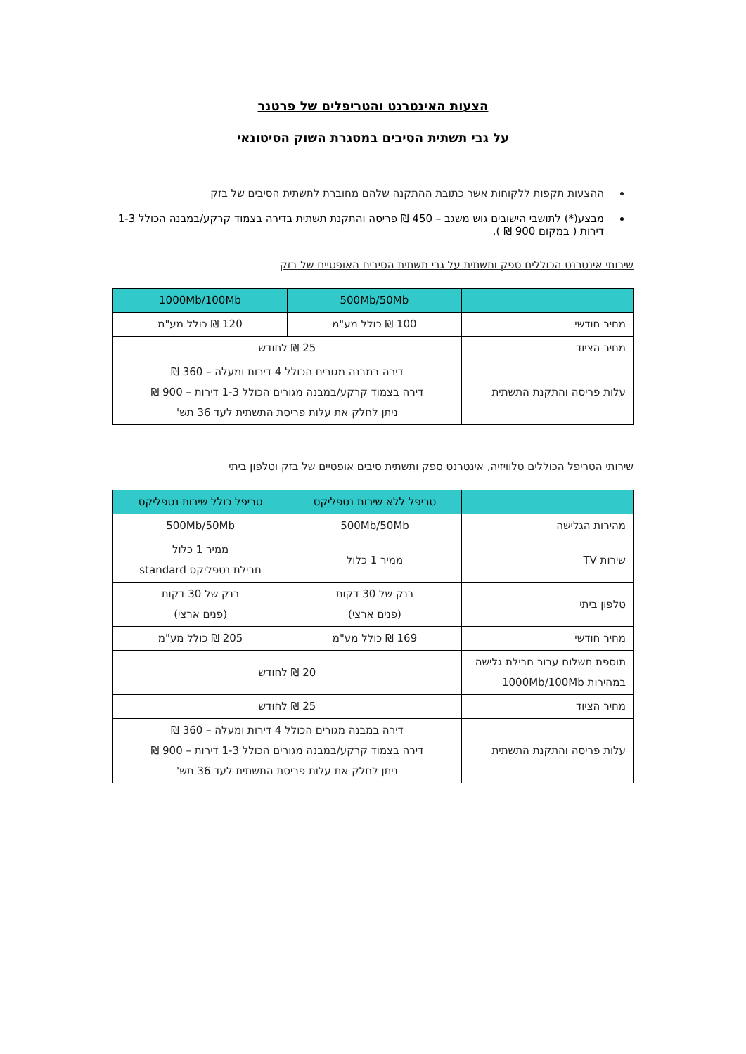הצעות האינטרנט והטריפלים של פרטנר
על גבי תשתית הסיבים במסגרת השוק הסיטונאי
ההצעות תקפות ללקוחות אשר כתובת ההתקנה שלהם מחוברת לתשתית הסיבים של בזק
מבצע(*) לתושבי הישובים גוש משגב – 450 ₪ פריסה והתקנת תשתית בדירה בצמוד קרקע/במבנה הכולל 1-3 דירות ( במקום 900 ₪ ).
שירותי אינטרנט הכוללים ספק ותשתית על גבי תשתית הסיבים האופטיים של בזק
| | 500Mb/50Mb | 1000Mb/100Mb |
| --- | --- | --- |
| מחיר חודשי | 100 ₪ כולל מע"מ | 120 ₪ כולל מע"מ |
| מחיר הציוד | 25 ₪ לחודש | |
| עלות פריסה והתקנת התשתית | דירה במבנה מגורים הכולל 4 דירות ומעלה – 360 ₪ דירה בצמוד קרקע/במבנה מגורים הכולל 1-3 דירות – 900 ₪ ניתן לחלק את עלות פריסת התשתית לעד 36 תש' | |
שירותי הטריפל הכוללים טלוויזיה, אינטרנט ספק ותשתית סיבים אופטיים של בזק וטלפון ביתי
| | טריפל ללא שירות נטפליקס | טריפל כולל שירות נטפליקס |
| --- | --- | --- |
| מהירות הגלישה | 500Mb/50Mb | 500Mb/50Mb |
| שירות TV | ממיר 1 כלול | ממיר 1 כלול חבילת נטפליקס standard |
| טלפון ביתי | בנק של 30 דקות (פנים ארצי) | בנק של 30 דקות (פנים ארצי) |
| מחיר חודשי | 169 ₪ כולל מע"מ | 205 ₪ כולל מע"מ |
| תוספת תשלום עבור חבילת גלישה במהירות 1000Mb/100Mb | 20 ₪ לחודש | |
| מחיר הציוד | 25 ₪ לחודש | |
| עלות פריסה והתקנת התשתית | דירה במבנה מגורים הכולל 4 דירות ומעלה – 360 ₪ דירה בצמוד קרקע/במבנה מגורים הכולל 1-3 דירות – 900 ₪ ניתן לחלק את עלות פריסת התשתית לעד 36 תש' | |